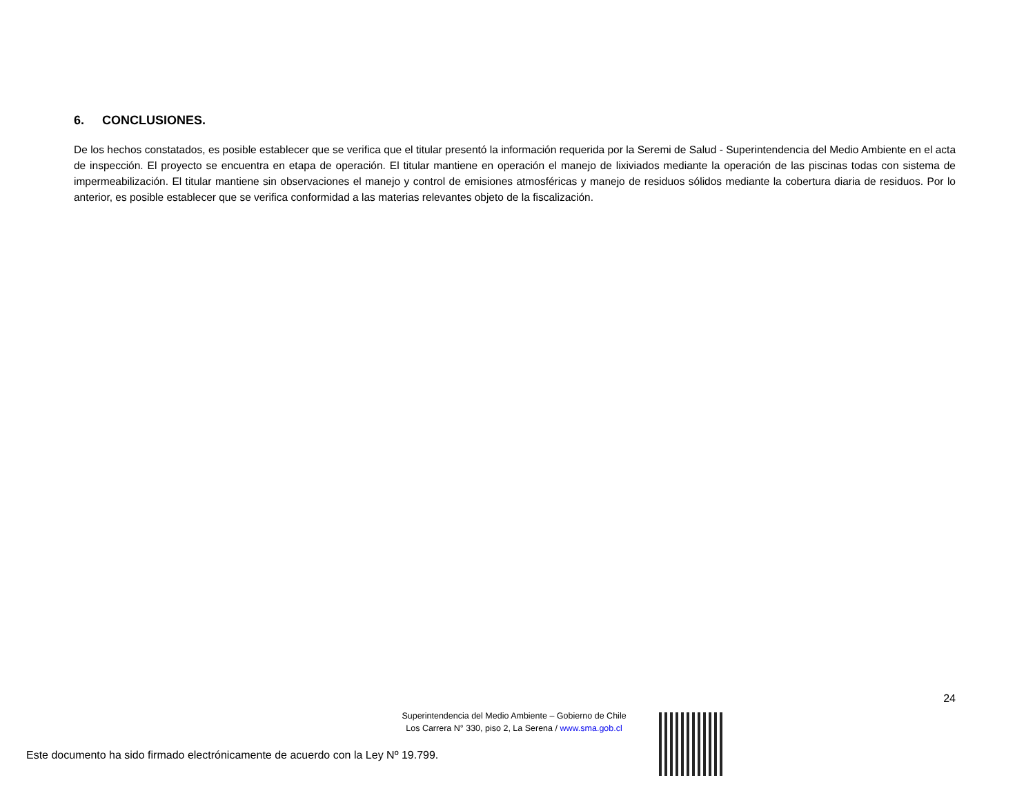6. CONCLUSIONES.
De los hechos constatados, es posible establecer que se verifica que el titular presentó la información requerida por la Seremi de Salud - Superintendencia del Medio Ambiente en el acta de inspección. El proyecto se encuentra en etapa de operación. El titular mantiene en operación el manejo de lixiviados mediante la operación de las piscinas todas con sistema de impermeabilización. El titular mantiene sin observaciones el manejo y control de emisiones atmosféricas y manejo de residuos sólidos mediante la cobertura diaria de residuos. Por lo anterior, es posible establecer que se verifica conformidad a las materias relevantes objeto de la fiscalización.
24
Superintendencia del Medio Ambiente – Gobierno de Chile
Los Carrera N° 330, piso 2, La Serena / www.sma.gob.cl
Este documento ha sido firmado electrónicamente de acuerdo con la Ley Nº 19.799.